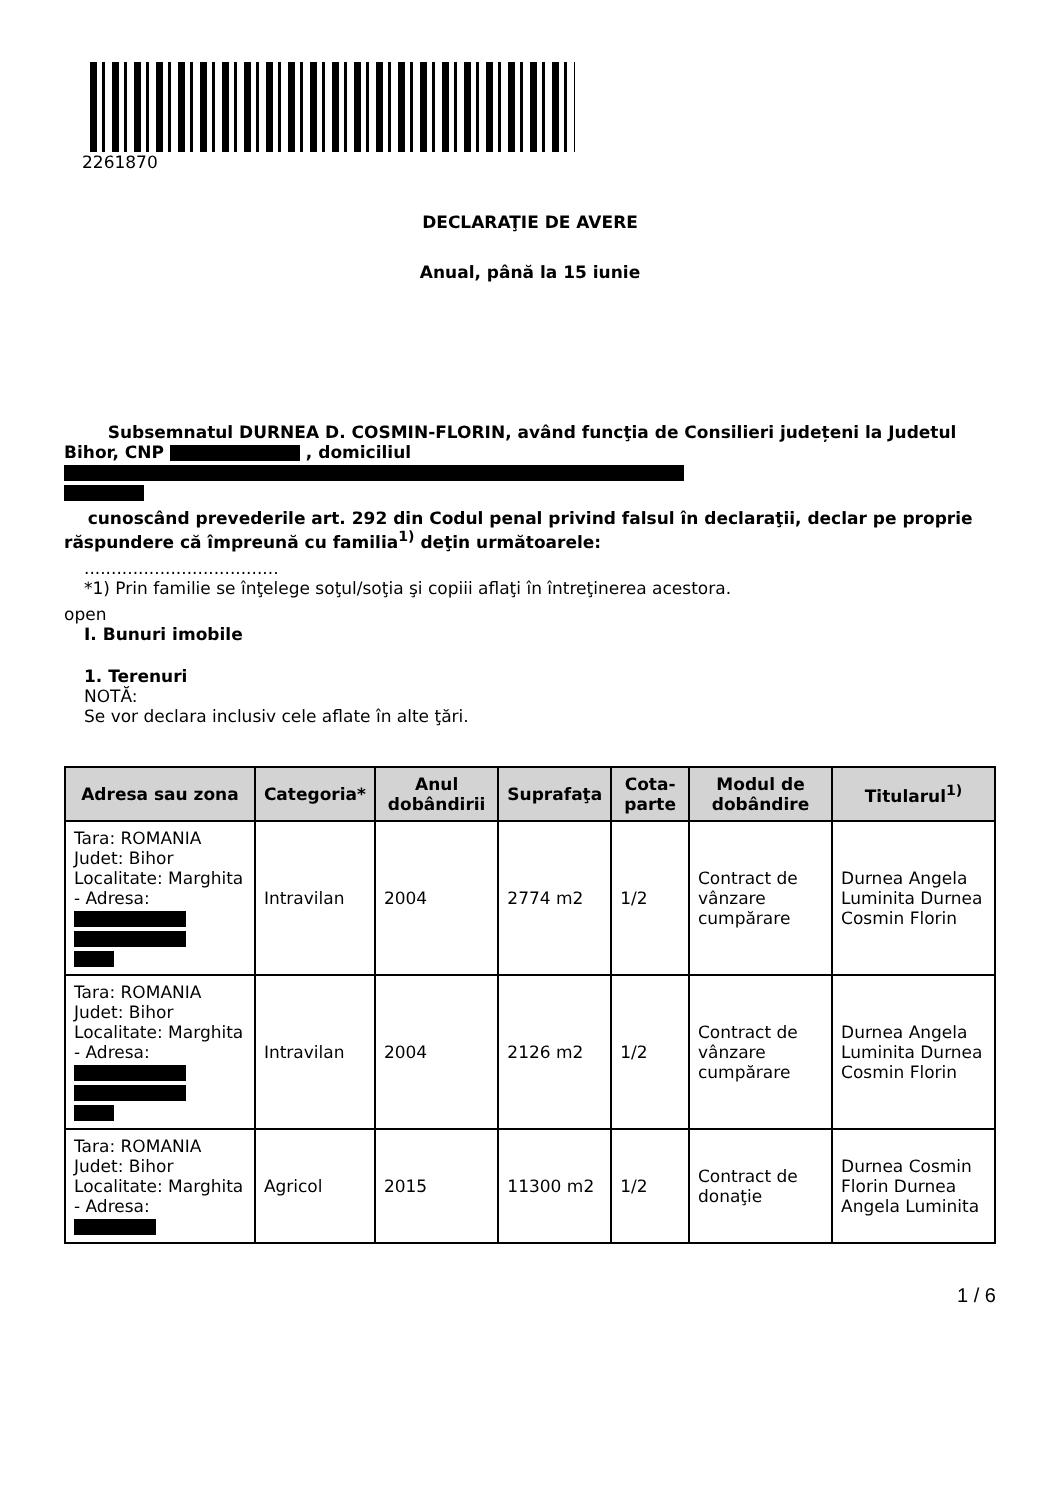2261870
DECLARAŢIE DE AVERE
Anual, până la 15 iunie
Subsemnatul DURNEA D. COSMIN-FLORIN, având funcţia de Consilieri județeni la Judetul Bihor, CNP , domiciliul
cunoscând prevederile art. 292 din Codul penal privind falsul în declaraţii, declar pe proprie răspundere că împreună cu familia<sup>1)</sup> deţin următoarele:
....................................
*1) Prin familie se înţelege soţul/soţia şi copiii aflaţi în întreţinerea acestora.
open
I. Bunuri imobile
1. Terenuri
NOTĂ:
Se vor declara inclusiv cele aflate în alte ţări.
| Adresa sau zona | Categoria* | Anul dobândirii | Suprafaţa | Cota-parte | Modul de dobândire | Titularul<sup>1)</sup> |
| --- | --- | --- | --- | --- | --- | --- |
| Tara: ROMANIA Judet: Bihor Localitate: Marghita - Adresa: | Intravilan | 2004 | 2774 m2 | 1/2 | Contract de vânzare cumpărare | Durnea Angela Luminita Durnea Cosmin Florin |
| Tara: ROMANIA Judet: Bihor Localitate: Marghita - Adresa: | Intravilan | 2004 | 2126 m2 | 1/2 | Contract de vânzare cumpărare | Durnea Angela Luminita Durnea Cosmin Florin |
| Tara: ROMANIA Judet: Bihor Localitate: Marghita - Adresa: | Agricol | 2015 | 11300 m2 | 1/2 | Contract de donaţie | Durnea Cosmin Florin Durnea Angela Luminita |
1 / 6